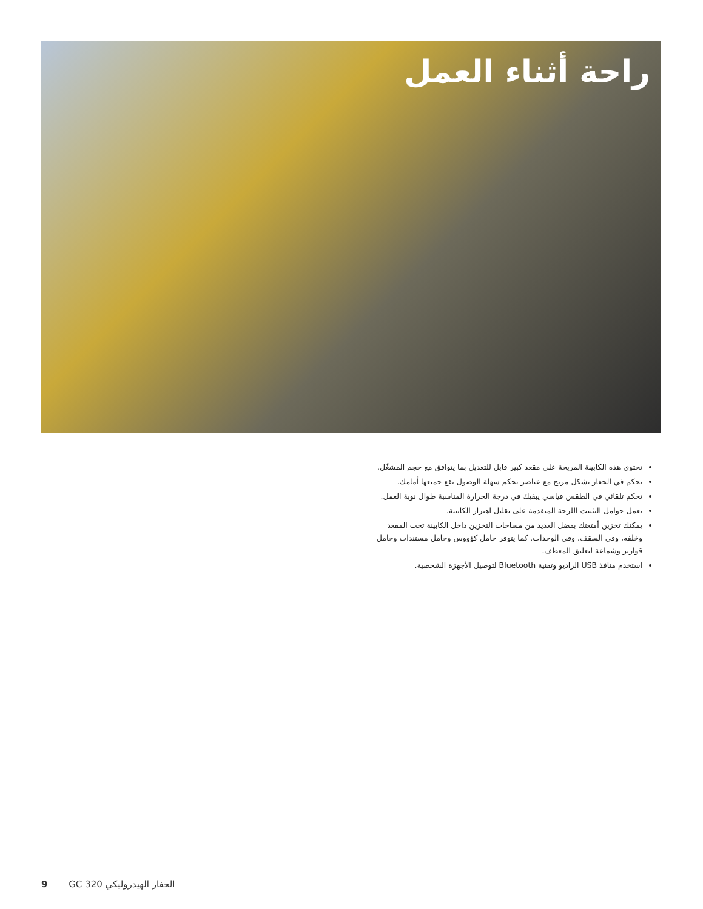راحة أثناء العمل
تحتوي هذه الكابينة المريحة على مقعد كبير قابل للتعديل بما يتوافق مع حجم المشغّل.
تحكم في الحفار بشكل مريح مع عناصر تحكم سهلة الوصول تقع جميعها أمامك.
تحكم تلقائي في الطقس قياسي يبقيك في درجة الحرارة المناسبة طوال نوبة العمل.
تعمل حوامل التثبيت اللزجة المتقدمة على تقليل اهتزاز الكابينة.
يمكنك تخزين أمتعتك بفضل العديد من مساحات التخزين داخل الكابينة تحت المقعد وخلفه، وفي السقف، وفي الوحدات. كما يتوفر حامل كؤووس وحامل مستندات وحامل قوارير وشماعة لتعليق المعطف.
استخدم منافذ USB الراديو وتقنية Bluetooth لتوصيل الأجهزة الشخصية.
9 GC 320 الحفار الهيدروليكي